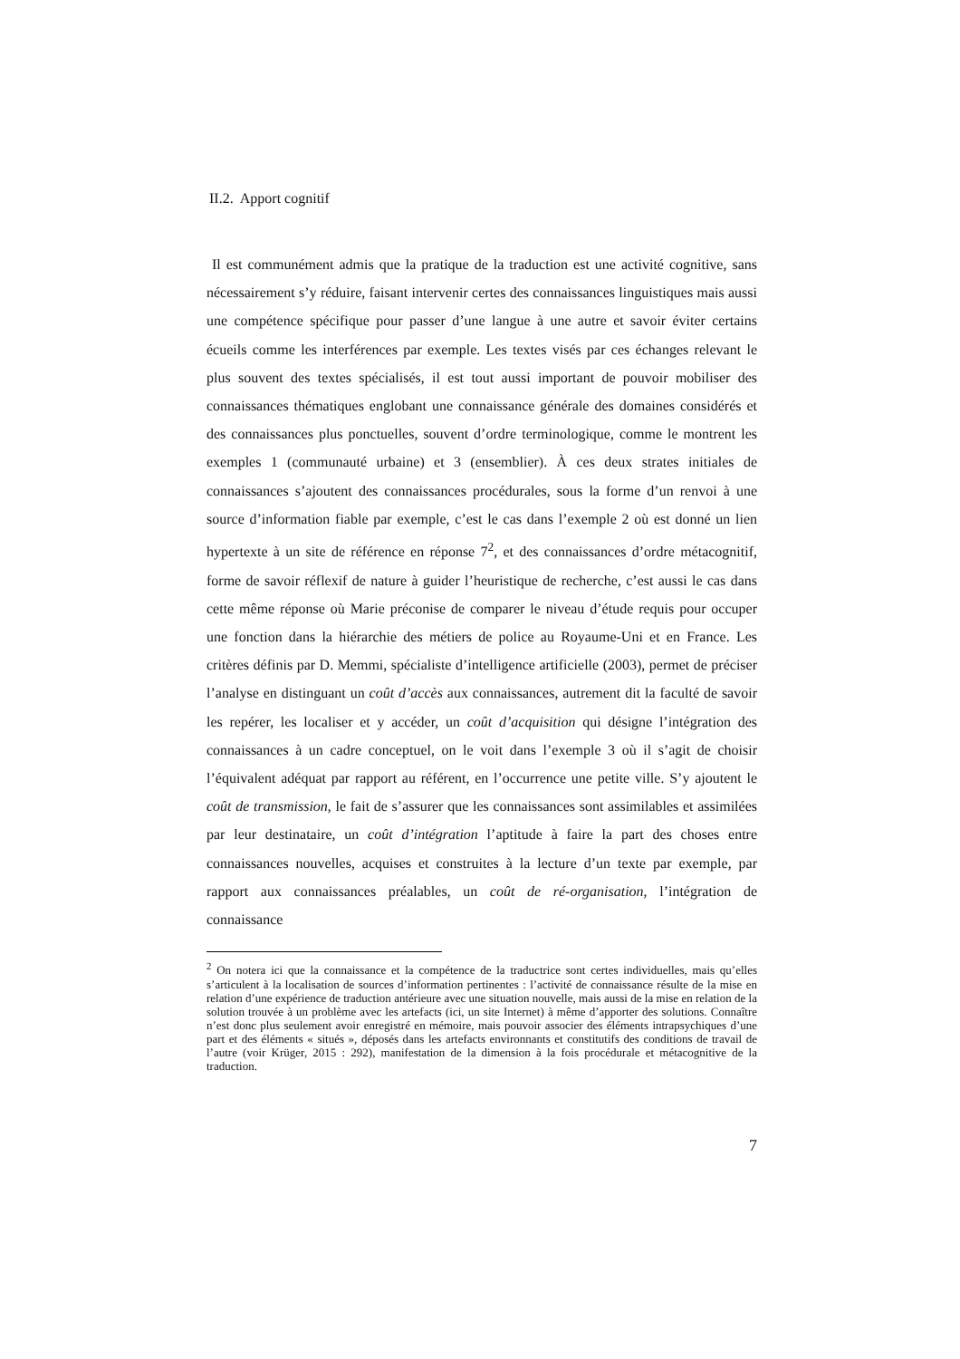II.2. Apport cognitif
Il est communément admis que la pratique de la traduction est une activité cognitive, sans nécessairement s’y réduire, faisant intervenir certes des connaissances linguistiques mais aussi une compétence spécifique pour passer d’une langue à une autre et savoir éviter certains écueils comme les interférences par exemple. Les textes visés par ces échanges relevant le plus souvent des textes spécialisés, il est tout aussi important de pouvoir mobiliser des connaissances thématiques englobant une connaissance générale des domaines considérés et des connaissances plus ponctuelles, souvent d’ordre terminologique, comme le montrent les exemples 1 (communauté urbaine) et 3 (ensemblier). À ces deux strates initiales de connaissances s’ajoutent des connaissances procédurales, sous la forme d’un renvoi à une source d’information fiable par exemple, c’est le cas dans l’exemple 2 où est donné un lien hypertexte à un site de référence en réponse 7<sup>2</sup>, et des connaissances d’ordre métacognitif, forme de savoir réflexif de nature à guider l’heuristique de recherche, c’est aussi le cas dans cette même réponse où Marie préconise de comparer le niveau d’étude requis pour occuper une fonction dans la hiérarchie des métiers de police au Royaume-Uni et en France. Les critères définis par D. Memmi, spécialiste d’intelligence artificielle (2003), permet de préciser l’analyse en distinguant un coût d’accès aux connaissances, autrement dit la faculté de savoir les repérer, les localiser et y accéder, un coût d’acquisition qui désigne l’intégration des connaissances à un cadre conceptuel, on le voit dans l’exemple 3 où il s’agit de choisir l’équivalent adéquat par rapport au référent, en l’occurrence une petite ville. S’y ajoutent le coût de transmission, le fait de s’assurer que les connaissances sont assimilables et assimilées par leur destinataire, un coût d’intégration l’aptitude à faire la part des choses entre connaissances nouvelles, acquises et construites à la lecture d’un texte par exemple, par rapport aux connaissances préalables, un coût de ré-organisation, l’intégration de connaissance
<sup>2</sup> On notera ici que la connaissance et la compétence de la traductrice sont certes individuelles, mais qu’elles s’articulent à la localisation de sources d’information pertinentes : l’activité de connaissance résulte de la mise en relation d’une expérience de traduction antérieure avec une situation nouvelle, mais aussi de la mise en relation de la solution trouvée à un problème avec les artefacts (ici, un site Internet) à même d’apporter des solutions. Connaître n’est donc plus seulement avoir enregistré en mémoire, mais pouvoir associer des éléments intrapsychiques d’une part et des éléments « situés », déposés dans les artefacts environnants et constitutifs des conditions de travail de l’autre (voir Krüger, 2015 : 292), manifestation de la dimension à la fois procédurale et métacognitive de la traduction.
7